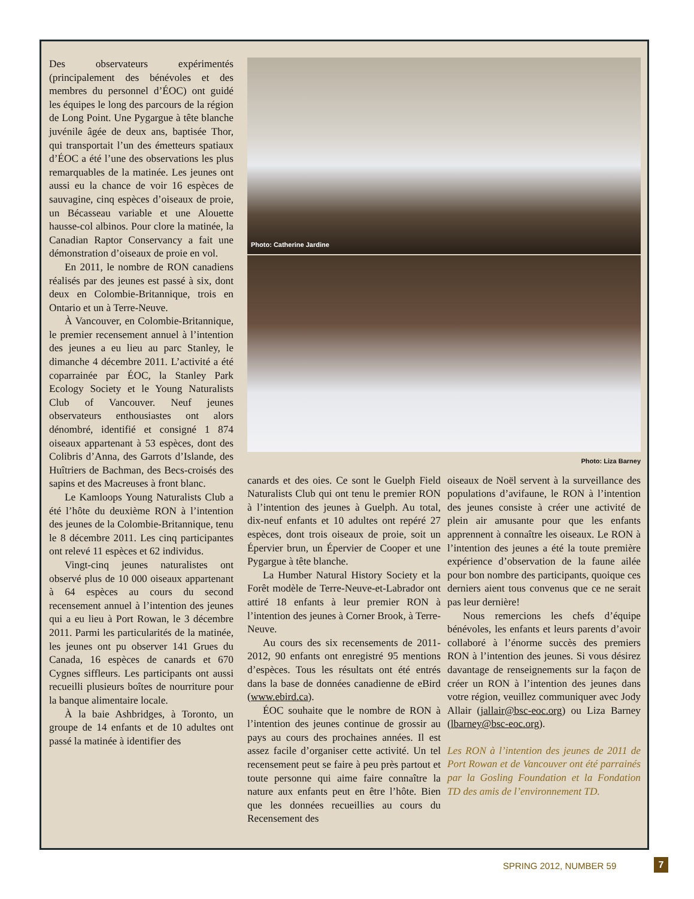Des observateurs expérimentés (principalement des bénévoles et des membres du personnel d’ÉOC) ont guidé les équipes le long des parcours de la région de Long Point. Une Pygargue à tête blanche juvénile âgée de deux ans, baptisée Thor, qui transportait l’un des émetteurs spatiaux d’ÉOC a été l’une des observations les plus remarquables de la matinée. Les jeunes ont aussi eu la chance de voir 16 espèces de sauvagine, cinq espèces d’oiseaux de proie, un Bécasseau variable et une Alouette hausse-col albinos. Pour clore la matinée, la Canadian Raptor Conservancy a fait une démonstration d’oiseaux de proie en vol.
En 2011, le nombre de RON canadiens réalisés par des jeunes est passé à six, dont deux en Colombie-Britannique, trois en Ontario et un à Terre-Neuve.
À Vancouver, en Colombie-Britannique, le premier recensement annuel à l’intention des jeunes a eu lieu au parc Stanley, le dimanche 4 décembre 2011. L’activité a été coparrainée par ÉOC, la Stanley Park Ecology Society et le Young Naturalists Club of Vancouver. Neuf jeunes observateurs enthousiastes ont alors dénombré, identifié et consigné 1 874 oiseaux appartenant à 53 espèces, dont des Colibris d’Anna, des Garrots d’Islande, des Huîtriers de Bachman, des Becs-croisés des sapins et des Macreuses à front blanc.
Le Kamloops Young Naturalists Club a été l’hôte du deuxième RON à l’intention des jeunes de la Colombie-Britannique, tenu le 8 décembre 2011. Les cinq participantes ont relevé 11 espèces et 62 individus.
Vingt-cinq jeunes naturalistes ont observé plus de 10 000 oiseaux appartenant à 64 espèces au cours du second recensement annuel à l’intention des jeunes qui a eu lieu à Port Rowan, le 3 décembre 2011. Parmi les particularités de la matinée, les jeunes ont pu observer 141 Grues du Canada, 16 espèces de canards et 670 Cygnes siffleurs. Les participants ont aussi recueilli plusieurs boîtes de nourriture pour la banque alimentaire locale.
À la baie Ashbridges, à Toronto, un groupe de 14 enfants et de 10 adultes ont passé la matinée à identifier des
Photo: Catherine Jardine
Photo: Liza Barney
canards et des oies. Ce sont le Guelph Field Naturalists Club qui ont tenu le premier RON à l’intention des jeunes à Guelph. Au total, dix-neuf enfants et 10 adultes ont repéré 27 espèces, dont trois oiseaux de proie, soit un Épervier brun, un Épervier de Cooper et une Pygargue à tête blanche.
La Humber Natural History Society et la Forêt modèle de Terre-Neuve-et-Labrador ont attiré 18 enfants à leur premier RON à l’intention des jeunes à Corner Brook, à Terre-Neuve.
Au cours des six recensements de 2011-2012, 90 enfants ont enregistré 95 mentions d’espèces. Tous les résultats ont été entrés dans la base de données canadienne de eBird (www.ebird.ca).
ÉOC souhaite que le nombre de RON à l’intention des jeunes continue de grossir au pays au cours des prochaines années. Il est assez facile d’organiser cette activité. Un tel recensement peut se faire à peu près partout et toute personne qui aime faire connaître la nature aux enfants peut en être l’hôte. Bien que les données recueillies au cours du Recensement des
oiseaux de Noël servent à la surveillance des populations d’avifaune, le RON à l’intention des jeunes consiste à créer une activité de plein air amusante pour que les enfants apprennent à connaître les oiseaux. Le RON à l’intention des jeunes a été la toute première expérience d’observation de la faune ailée pour bon nombre des participants, quoique ces derniers aient tous convenus que ce ne serait pas leur dernière!
Nous remercions les chefs d’équipe bénévoles, les enfants et leurs parents d’avoir collaboré à l’énorme succès des premiers RON à l’intention des jeunes. Si vous désirez davantage de renseignements sur la façon de créer un RON à l’intention des jeunes dans votre région, veuillez communiquer avec Jody Allair (jallair@bsc-eoc.org) ou Liza Barney (lbarney@bsc-eoc.org).
Les RON à l’intention des jeunes de 2011 de Port Rowan et de Vancouver ont été parrainés par la Gosling Foundation et la Fondation TD des amis de l’environnement TD.
SPRING 2012, NUMBER 59 7